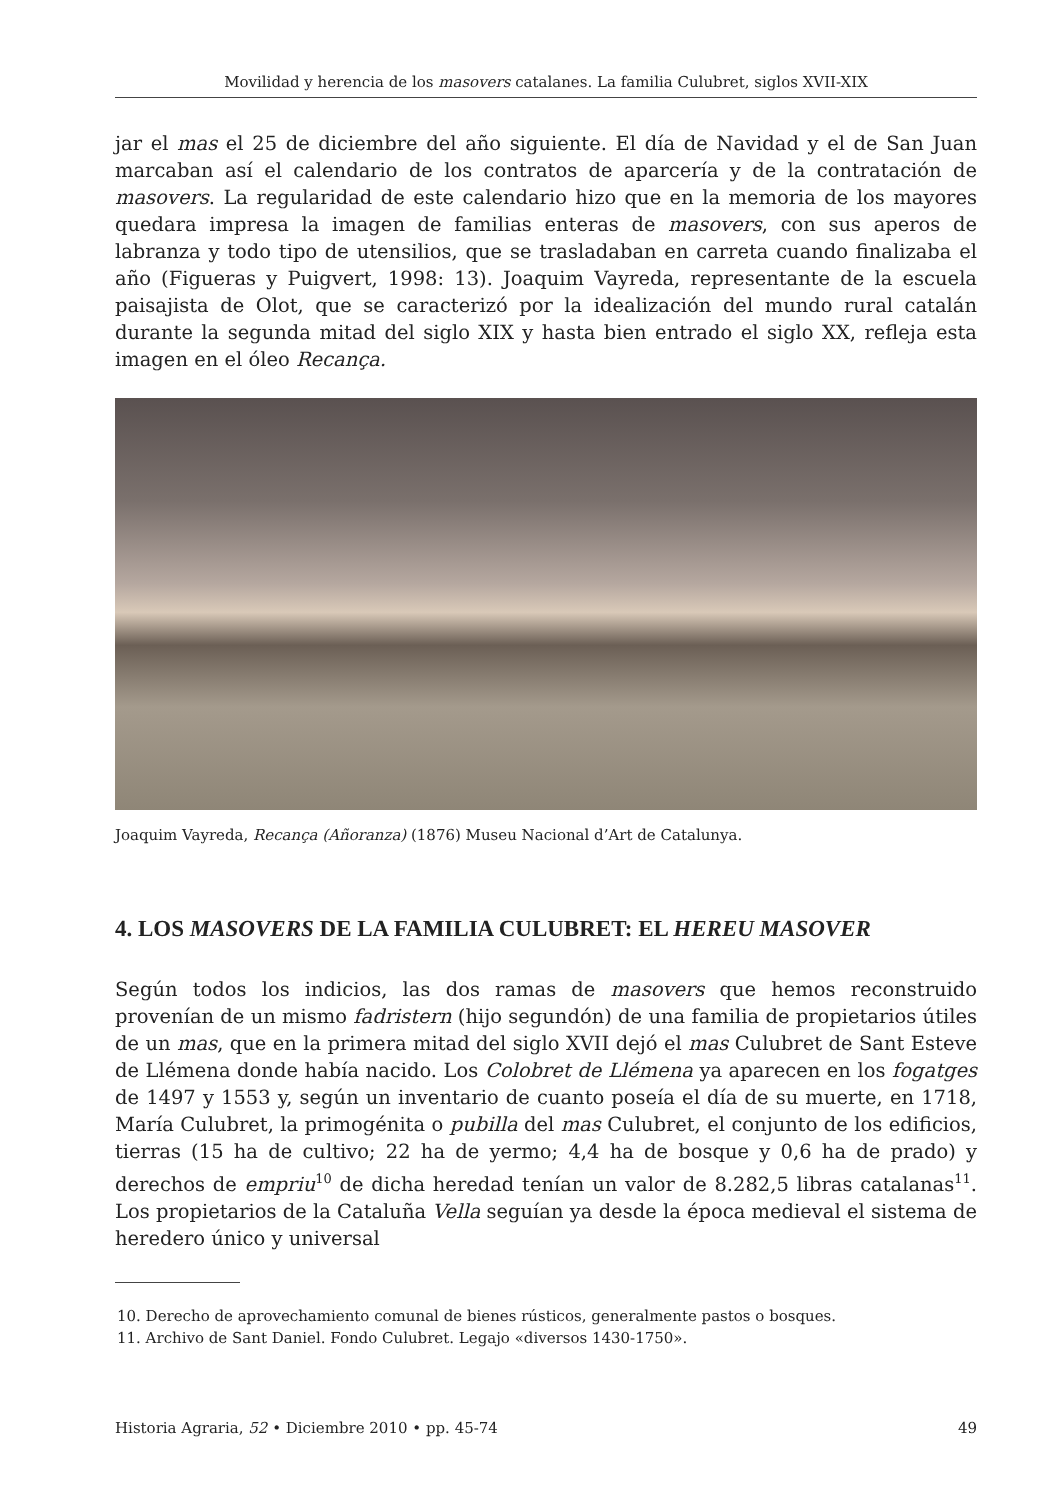Movilidad y herencia de los masovers catalanes. La familia Culubret, siglos XVII-XIX
jar el mas el 25 de diciembre del año siguiente. El día de Navidad y el de San Juan marcaban así el calendario de los contratos de aparcería y de la contratación de masovers. La regularidad de este calendario hizo que en la memoria de los mayores quedara impresa la imagen de familias enteras de masovers, con sus aperos de labranza y todo tipo de utensilios, que se trasladaban en carreta cuando finalizaba el año (Figueras y Puigvert, 1998: 13). Joaquim Vayreda, representante de la escuela paisajista de Olot, que se caracterizó por la idealización del mundo rural catalán durante la segunda mitad del siglo XIX y hasta bien entrado el siglo XX, refleja esta imagen en el óleo Recança.
Joaquim Vayreda, Recança (Añoranza) (1876) Museu Nacional d’Art de Catalunya.
4. LOS MASOVERS DE LA FAMILIA CULUBRET: EL HEREU MASOVER
Según todos los indicios, las dos ramas de masovers que hemos reconstruido provenían de un mismo fadristern (hijo segundón) de una familia de propietarios útiles de un mas, que en la primera mitad del siglo XVII dejó el mas Culubret de Sant Esteve de Llémena donde había nacido. Los Colobret de Llémena ya aparecen en los fogatges de 1497 y 1553 y, según un inventario de cuanto poseía el día de su muerte, en 1718, María Culubret, la primogénita o pubilla del mas Culubret, el conjunto de los edificios, tierras (15 ha de cultivo; 22 ha de yermo; 4,4 ha de bosque y 0,6 ha de prado) y derechos de empriu<sup>10</sup> de dicha heredad tenían un valor de 8.282,5 libras catalanas<sup>11</sup>. Los propietarios de la Cataluña Vella seguían ya desde la época medieval el sistema de heredero único y universal
10. Derecho de aprovechamiento comunal de bienes rústicos, generalmente pastos o bosques.
11. Archivo de Sant Daniel. Fondo Culubret. Legajo «diversos 1430-1750».
Historia Agraria, 52 • Diciembre 2010 • pp. 45-74 49